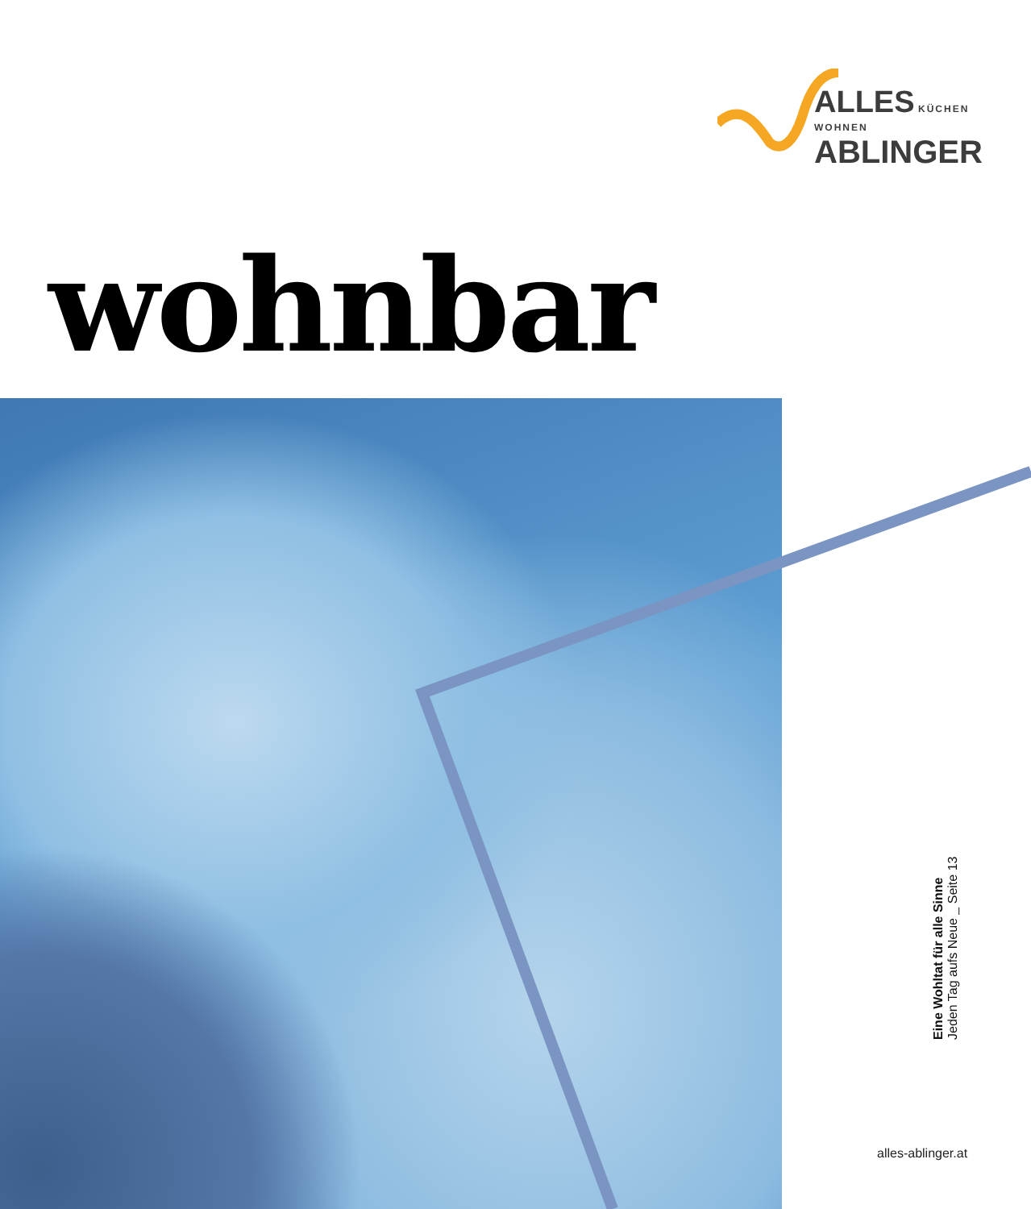ALLES KÜCHEN WOHNEN
ABLINGER
wohnbar
Eine Wohltat für alle Sinne
Jeden Tag aufs Neue _ Seite 13
alles-ablinger.at